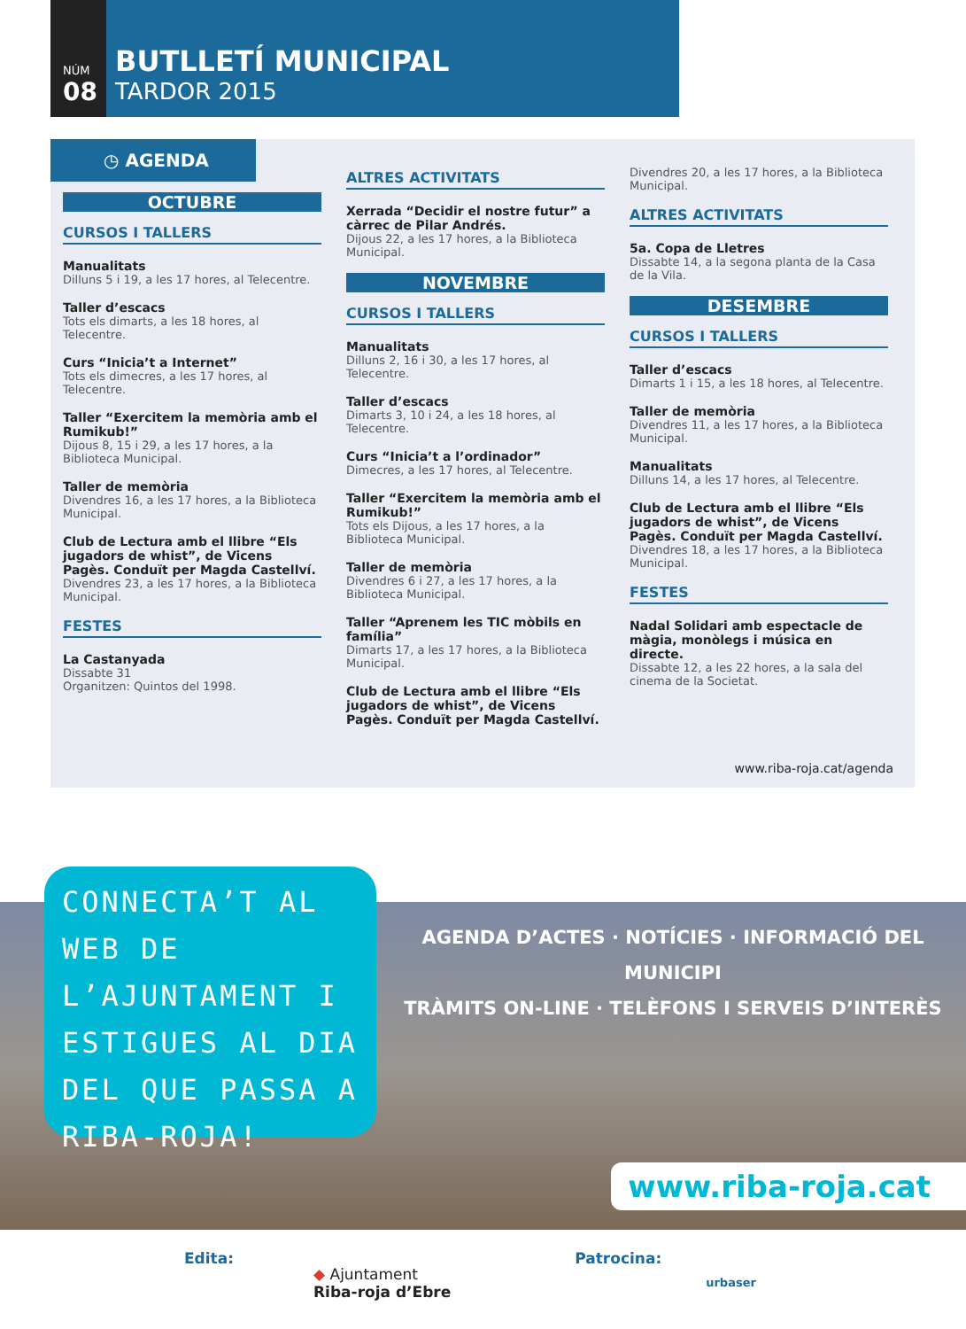NÚM
08
BUTLLETÍ MUNICIPAL
TARDOR 2015
◷ AGENDA
OCTUBRE
CURSOS I TALLERS
Manualitats
Dilluns 5 i 19, a les 17 hores, al Telecentre.
Taller d’escacs
Tots els dimarts, a les 18 hores, al Telecentre.
Curs “Inicia’t a Internet”
Tots els dimecres, a les 17 hores, al Telecentre.
Taller “Exercitem la memòria amb el Rumikub!”
Dijous 8, 15 i 29, a les 17 hores, a la Biblioteca Municipal.
Taller de memòria
Divendres 16, a les 17 hores, a la Biblioteca Municipal.
Club de Lectura amb el llibre “Els jugadors de whist”, de Vicens Pagès. Conduït per Magda Castellví.
Divendres 23, a les 17 hores, a la Biblioteca Municipal.
FESTES
La Castanyada
Dissabte 31
Organitzen: Quintos del 1998.
ALTRES ACTIVITATS
Xerrada “Decidir el nostre futur” a càrrec de Pilar Andrés.
Dijous 22, a les 17 hores, a la Biblioteca Municipal.
NOVEMBRE
CURSOS I TALLERS
Manualitats
Dilluns 2, 16 i 30, a les 17 hores, al Telecentre.
Taller d’escacs
Dimarts 3, 10 i 24, a les 18 hores, al Telecentre.
Curs “Inicia’t a l’ordinador”
Dimecres, a les 17 hores, al Telecentre.
Taller “Exercitem la memòria amb el Rumikub!”
Tots els Dijous, a les 17 hores, a la Biblioteca Municipal.
Taller de memòria
Divendres 6 i 27, a les 17 hores, a la Biblioteca Municipal.
Taller “Aprenem les TIC mòbils en família”
Dimarts 17, a les 17 hores, a la Biblioteca Municipal.
Club de Lectura amb el llibre “Els jugadors de whist”, de Vicens Pagès. Conduït per Magda Castellví.
Divendres 20, a les 17 hores, a la Biblioteca Municipal.
ALTRES ACTIVITATS
5a. Copa de Lletres
Dissabte 14, a la segona planta de la Casa de la Vila.
DESEMBRE
CURSOS I TALLERS
Taller d’escacs
Dimarts 1 i 15, a les 18 hores, al Telecentre.
Taller de memòria
Divendres 11, a les 17 hores, a la Biblioteca Municipal.
Manualitats
Dilluns 14, a les 17 hores, al Telecentre.
Club de Lectura amb el llibre “Els jugadors de whist”, de Vicens Pagès. Conduït per Magda Castellví.
Divendres 18, a les 17 hores, a la Biblioteca Municipal.
FESTES
Nadal Solidari amb espectacle de màgia, monòlegs i música en directe.
Dissabte 12, a les 22 hores, a la sala del cinema de la Societat.
www.riba-roja.cat/agenda
CONNECTA’T AL WEB DE L’AJUNTAMENT I ESTIGUES AL DIA DEL QUE PASSA A RIBA-ROJA!
AGENDA D’ACTES · NOTÍCIES · INFORMACIÓ DEL MUNICIPI
TRÀMITS ON-LINE · TELÈFONS I SERVEIS D’INTERÈS
www.riba-roja.cat
Edita:
◆ Ajuntament
Riba-roja d’Ebre
Patrocina:
urbaser